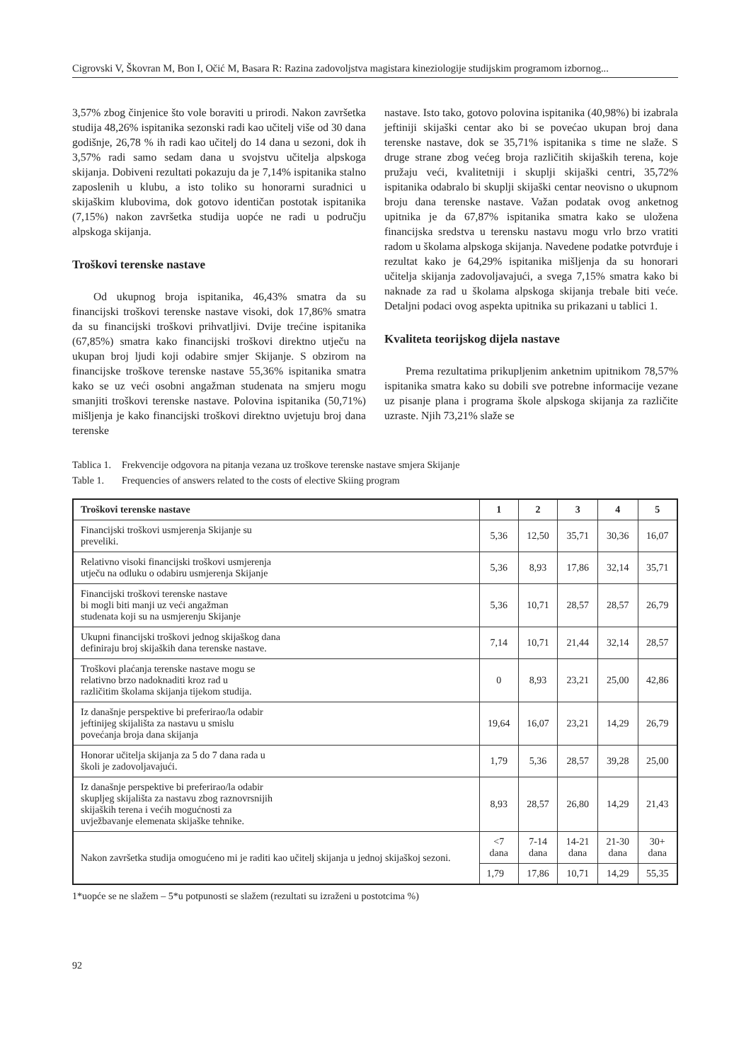Cigrovski V, Škovran M, Bon I, Očić M, Basara R: Razina zadovoljstva magistara kineziologije studijskim programom izbornog...
3,57% zbog činjenice što vole boraviti u prirodi. Nakon završetka studija 48,26% ispitanika sezonski radi kao učitelj više od 30 dana godišnje, 26,78 % ih radi kao učitelj do 14 dana u sezoni, dok ih 3,57% radi samo sedam dana u svojstvu učitelja alpskoga skijanja. Dobiveni rezultati pokazuju da je 7,14% ispitanika stalno zaposlenih u klubu, a isto toliko su honorarni suradnici u skijaškim klubovima, dok gotovo identičan postotak ispitanika (7,15%) nakon završetka studija uopće ne radi u području alpskoga skijanja.
Troškovi terenske nastave
Od ukupnog broja ispitanika, 46,43% smatra da su financijski troškovi terenske nastave visoki, dok 17,86% smatra da su financijski troškovi prihvatljivi. Dvije trećine ispitanika (67,85%) smatra kako financijski troškovi direktno utječu na ukupan broj ljudi koji odabire smjer Skijanje. S obzirom na financijske troškove terenske nastave 55,36% ispitanika smatra kako se uz veći osobni angažman studenata na smjeru mogu smanjiti troškovi terenske nastave. Polovina ispitanika (50,71%) mišljenja je kako financijski troškovi direktno uvjetuju broj dana terenske
nastave. Isto tako, gotovo polovina ispitanika (40,98%) bi izabrala jeftiniji skijaški centar ako bi se povećao ukupan broj dana terenske nastave, dok se 35,71% ispitanika s time ne slaže. S druge strane zbog većeg broja različitih skijaških terena, koje pružaju veći, kvalitetniji i skuplji skijaški centri, 35,72% ispitanika odabralo bi skuplji skijaški centar neovisno o ukupnom broju dana terenske nastave. Važan podatak ovog anketnog upitnika je da 67,87% ispitanika smatra kako se uložena financijska sredstva u terensku nastavu mogu vrlo brzo vratiti radom u školama alpskoga skijanja. Navedene podatke potvrđuje i rezultat kako je 64,29% ispitanika mišljenja da su honorari učitelja skijanja zadovoljavajući, a svega 7,15% smatra kako bi naknade za rad u školama alpskoga skijanja trebale biti veće. Detaljni podaci ovog aspekta upitnika su prikazani u tablici 1.
Kvaliteta teorijskog dijela nastave
Prema rezultatima prikupljenim anketnim upitnikom 78,57% ispitanika smatra kako su dobili sve potrebne informacije vezane uz pisanje plana i programa škole alpskoga skijanja za različite uzraste. Njih 73,21% slaže se
Tablica 1. Frekvencije odgovora na pitanja vezana uz troškove terenske nastave smjera Skijanje
Table 1. Frequencies of answers related to the costs of elective Skiing program
| Troškovi terenske nastave | 1 | 2 | 3 | 4 | 5 |
| --- | --- | --- | --- | --- | --- |
| Financijski troškovi usmjerenja Skijanje su preveliki. | 5,36 | 12,50 | 35,71 | 30,36 | 16,07 |
| Relativno visoki financijski troškovi usmjerenja utječu na odluku o odabiru usmjerenja Skijanje | 5,36 | 8,93 | 17,86 | 32,14 | 35,71 |
| Financijski troškovi terenske nastave bi mogli biti manji uz veći angažman studenata koji su na usmjerenju Skijanje | 5,36 | 10,71 | 28,57 | 28,57 | 26,79 |
| Ukupni financijski troškovi jednog skijaškog dana definiraju broj skijaških dana terenske nastave. | 7,14 | 10,71 | 21,44 | 32,14 | 28,57 |
| Troškovi plaćanja terenske nastave mogu se relativno brzo nadoknaditi kroz rad u različitim školama skijanja tijekom studija. | 0 | 8,93 | 23,21 | 25,00 | 42,86 |
| Iz današnje perspektive bi preferirao/la odabir jeftinijeg skijališta za nastavu u smislu povećanja broja dana skijanja | 19,64 | 16,07 | 23,21 | 14,29 | 26,79 |
| Honorar učitelja skijanja za 5 do 7 dana rada u školi je zadovoljavajući. | 1,79 | 5,36 | 28,57 | 39,28 | 25,00 |
| Iz današnje perspektive bi preferirao/la odabir skupljeg skijališta za nastavu zbog raznovrsnijih skijaških terena i većih mogućnosti za uvježbavanje elemenata skijaške tehnike. | 8,93 | 28,57 | 26,80 | 14,29 | 21,43 |
| Nakon završetka studija omogućeno mi je raditi kao učitelj skijanja u jednoj skijaškoj sezoni. | <7 dana | 7-14 dana | 14-21 dana | 21-30 dana | 30+ dana |
| | 1,79 | 17,86 | 10,71 | 14,29 | 55,35 |
1*uopće se ne slažem – 5*u potpunosti se slažem (rezultati su izraženi u postotcima %)
92